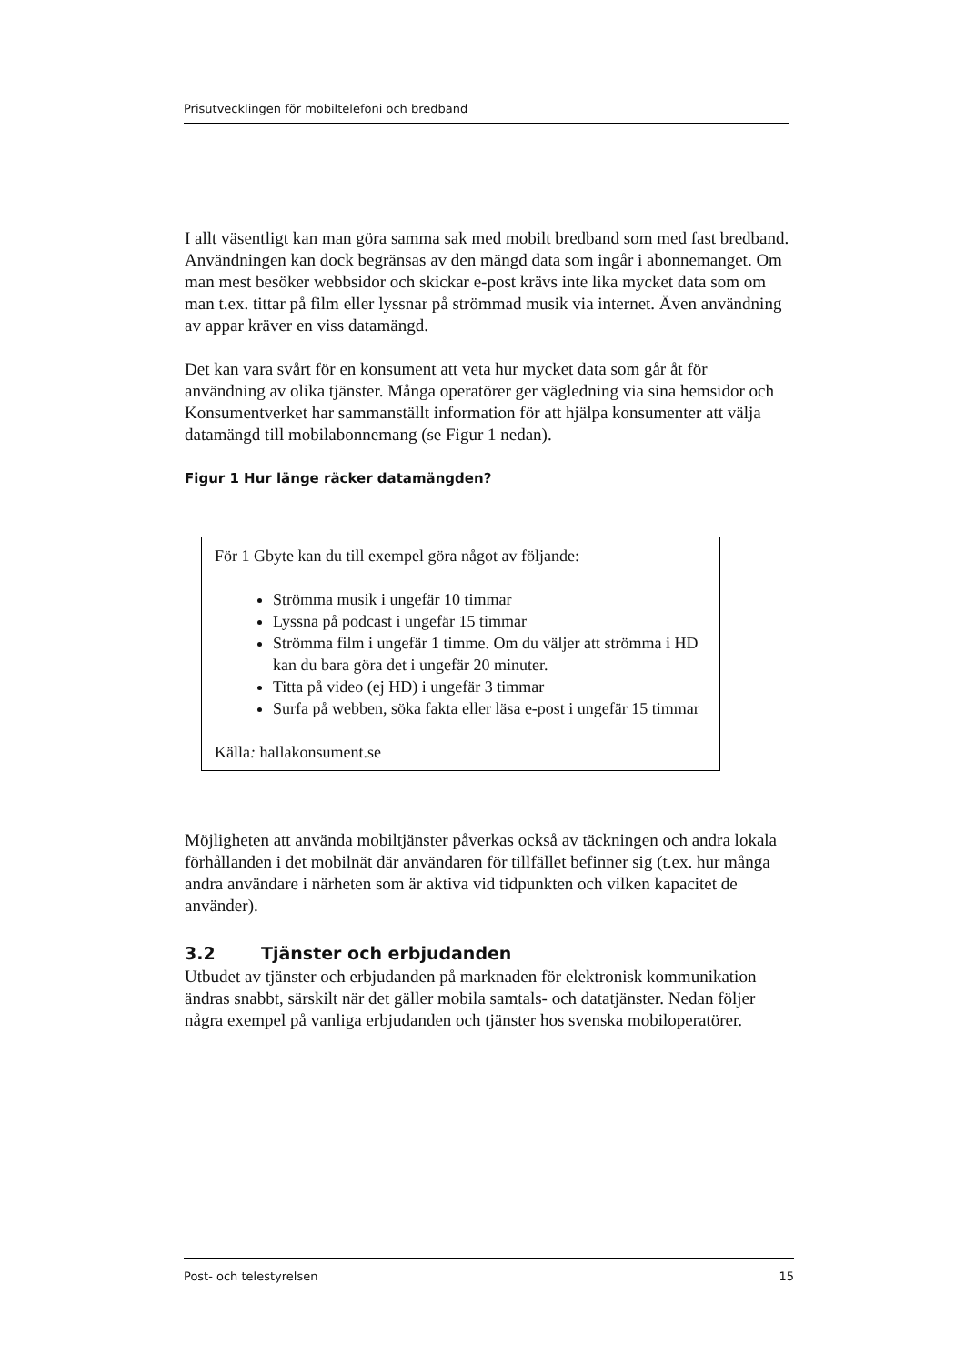Prisutvecklingen för mobiltelefoni och bredband
I allt väsentligt kan man göra samma sak med mobilt bredband som med fast bredband. Användningen kan dock begränsas av den mängd data som ingår i abonnemanget. Om man mest besöker webbsidor och skickar e-post krävs inte lika mycket data som om man t.ex. tittar på film eller lyssnar på strömmad musik via internet. Även användning av appar kräver en viss datamängd.
Det kan vara svårt för en konsument att veta hur mycket data som går åt för användning av olika tjänster. Många operatörer ger vägledning via sina hemsidor och Konsumentverket har sammanställt information för att hjälpa konsumenter att välja datamängd till mobilabonnemang (se Figur 1 nedan).
Figur 1 Hur länge räcker datamängden?
För 1 Gbyte kan du till exempel göra något av följande:
Strömma musik i ungefär 10 timmar
Lyssna på podcast i ungefär 15 timmar
Strömma film i ungefär 1 timme. Om du väljer att strömma i HD kan du bara göra det i ungefär 20 minuter.
Titta på video (ej HD) i ungefär 3 timmar
Surfa på webben, söka fakta eller läsa e-post i ungefär 15 timmar
Källa: hallakonsument.se
Möjligheten att använda mobiltjänster påverkas också av täckningen och andra lokala förhållanden i det mobilnät där användaren för tillfället befinner sig (t.ex. hur många andra användare i närheten som är aktiva vid tidpunkten och vilken kapacitet de använder).
3.2 Tjänster och erbjudanden
Utbudet av tjänster och erbjudanden på marknaden för elektronisk kommunikation ändras snabbt, särskilt när det gäller mobila samtals- och datatjänster. Nedan följer några exempel på vanliga erbjudanden och tjänster hos svenska mobiloperatörer.
Post- och telestyrelsen 15